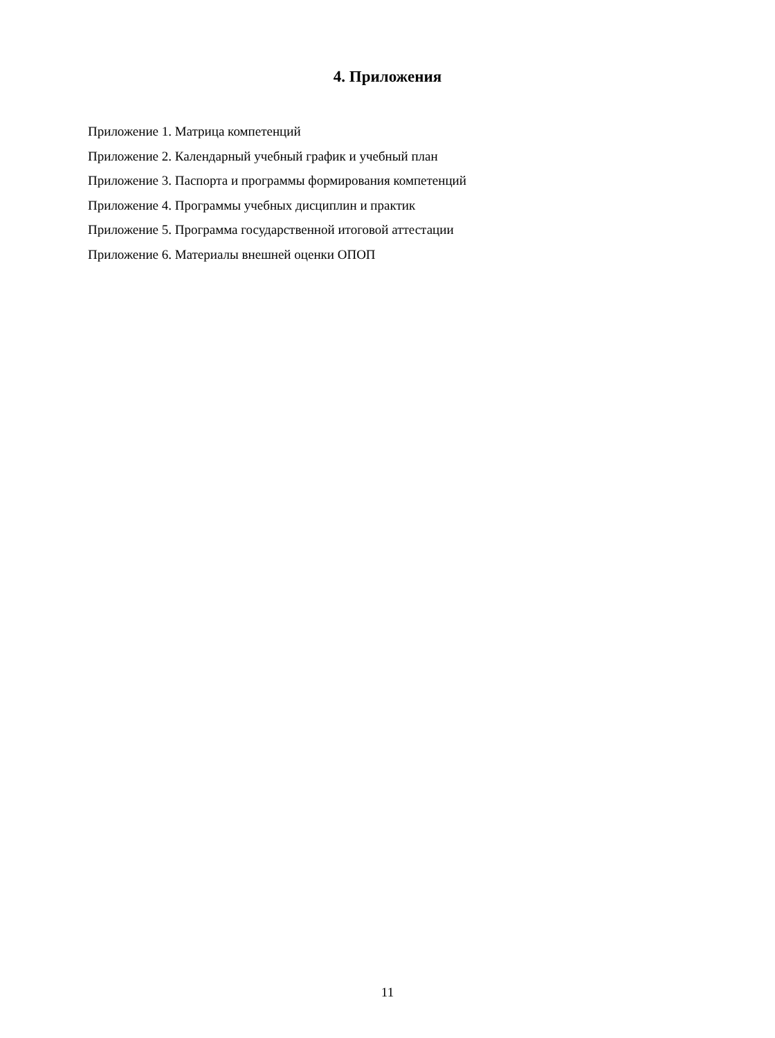4. Приложения
Приложение 1. Матрица компетенций
Приложение 2. Календарный учебный график и учебный план
Приложение 3. Паспорта и программы формирования компетенций
Приложение 4. Программы учебных дисциплин и практик
Приложение 5. Программа государственной итоговой аттестации
Приложение 6. Материалы внешней оценки ОПОП
11